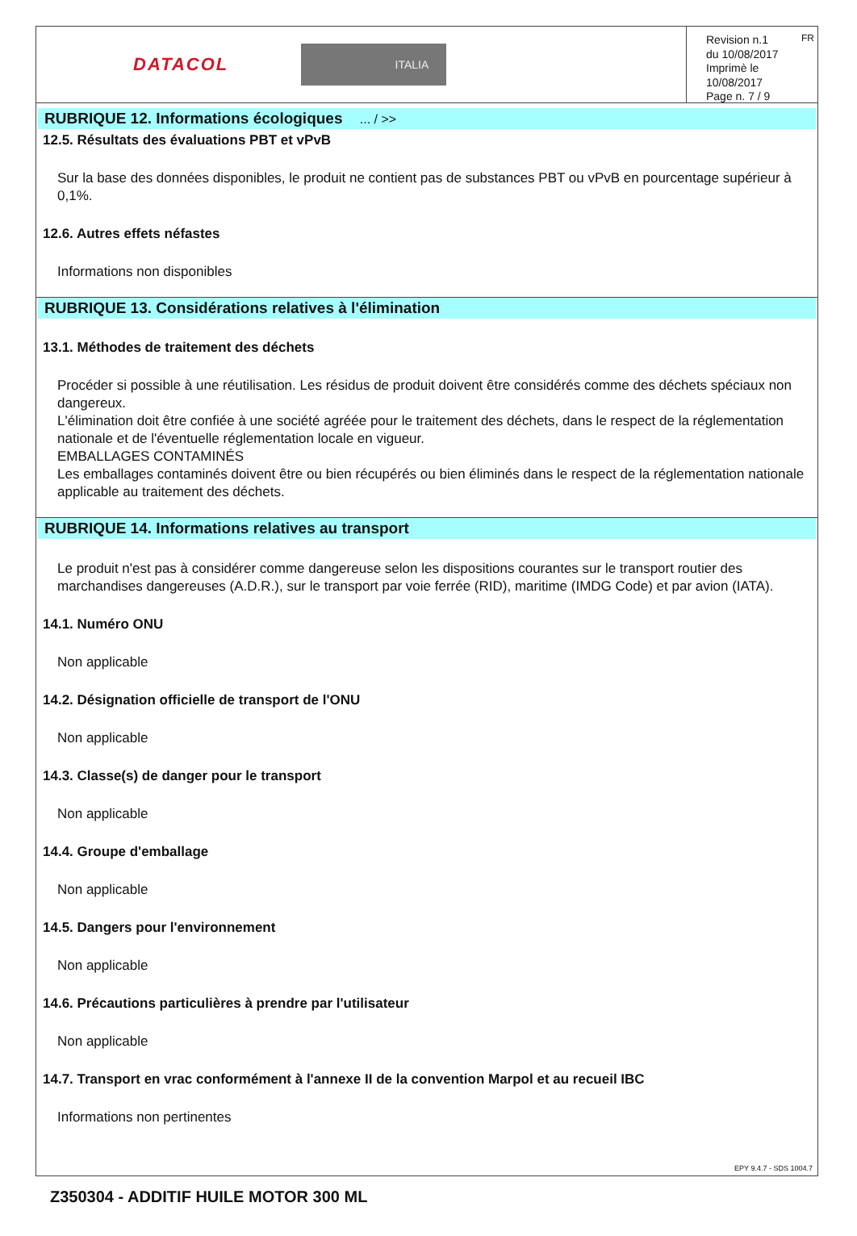DATACOL ITALIA
Revision n.1
du 10/08/2017
Imprimè le 10/08/2017
Page n. 7 / 9
FR
RUBRIQUE 12. Informations écologiques ... / >>
12.5. Résultats des évaluations PBT et vPvB
Sur la base des données disponibles, le produit ne contient pas de substances PBT ou vPvB en pourcentage supérieur à 0,1%.
12.6. Autres effets néfastes
Informations non disponibles
RUBRIQUE 13. Considérations relatives à l'élimination
13.1. Méthodes de traitement des déchets
Procéder si possible à une réutilisation. Les résidus de produit doivent être considérés comme des déchets spéciaux non dangereux.
L'élimination doit être confiée à une société agréée pour le traitement des déchets, dans le respect de la réglementation nationale et de l'éventuelle réglementation locale en vigueur.
EMBALLAGES CONTAMINÉS
Les emballages contaminés doivent être ou bien récupérés ou bien éliminés dans le respect de la réglementation nationale applicable au traitement des déchets.
RUBRIQUE 14. Informations relatives au transport
Le produit n'est pas à considérer comme dangereuse selon les dispositions courantes sur le transport routier des marchandises dangereuses (A.D.R.), sur le transport par voie ferrée (RID), maritime (IMDG Code) et par avion (IATA).
14.1. Numéro ONU
Non applicable
14.2. Désignation officielle de transport de l'ONU
Non applicable
14.3. Classe(s) de danger pour le transport
Non applicable
14.4. Groupe d'emballage
Non applicable
14.5. Dangers pour l'environnement
Non applicable
14.6. Précautions particulières à prendre par l'utilisateur
Non applicable
14.7. Transport en vrac conformément à l'annexe II de la convention Marpol et au recueil IBC
Informations non pertinentes
EPY 9.4.7 - SDS 1004.7
Z350304 - ADDITIF HUILE MOTOR 300 ML